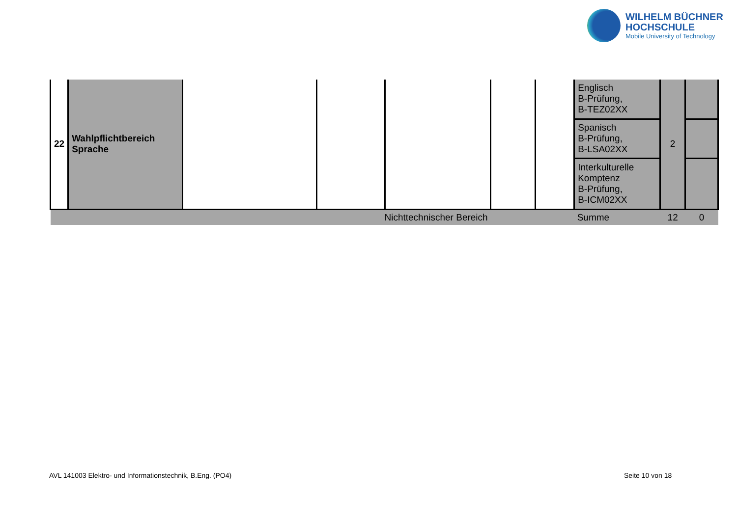WILHELM BÜCHNER
HOCHSCHULE
Mobile University of Technology
| 22 | Wahlpflichtbereich Sprache | | | | | | Englisch B-Prüfung, B-TEZ02XX | 2 | |
| | | | | | | | Spanisch B-Prüfung, B-LSA02XX | | |
| | | | | | | | Interkulturelle Komptenz B-Prüfung, B-ICM02XX | | |
| Nichttechnischer Bereich | | | | | | | Summe | 12 | 0 |
AVL 141003 Elektro- und Informationstechnik, B.Eng. (PO4)
Seite 10 von 18